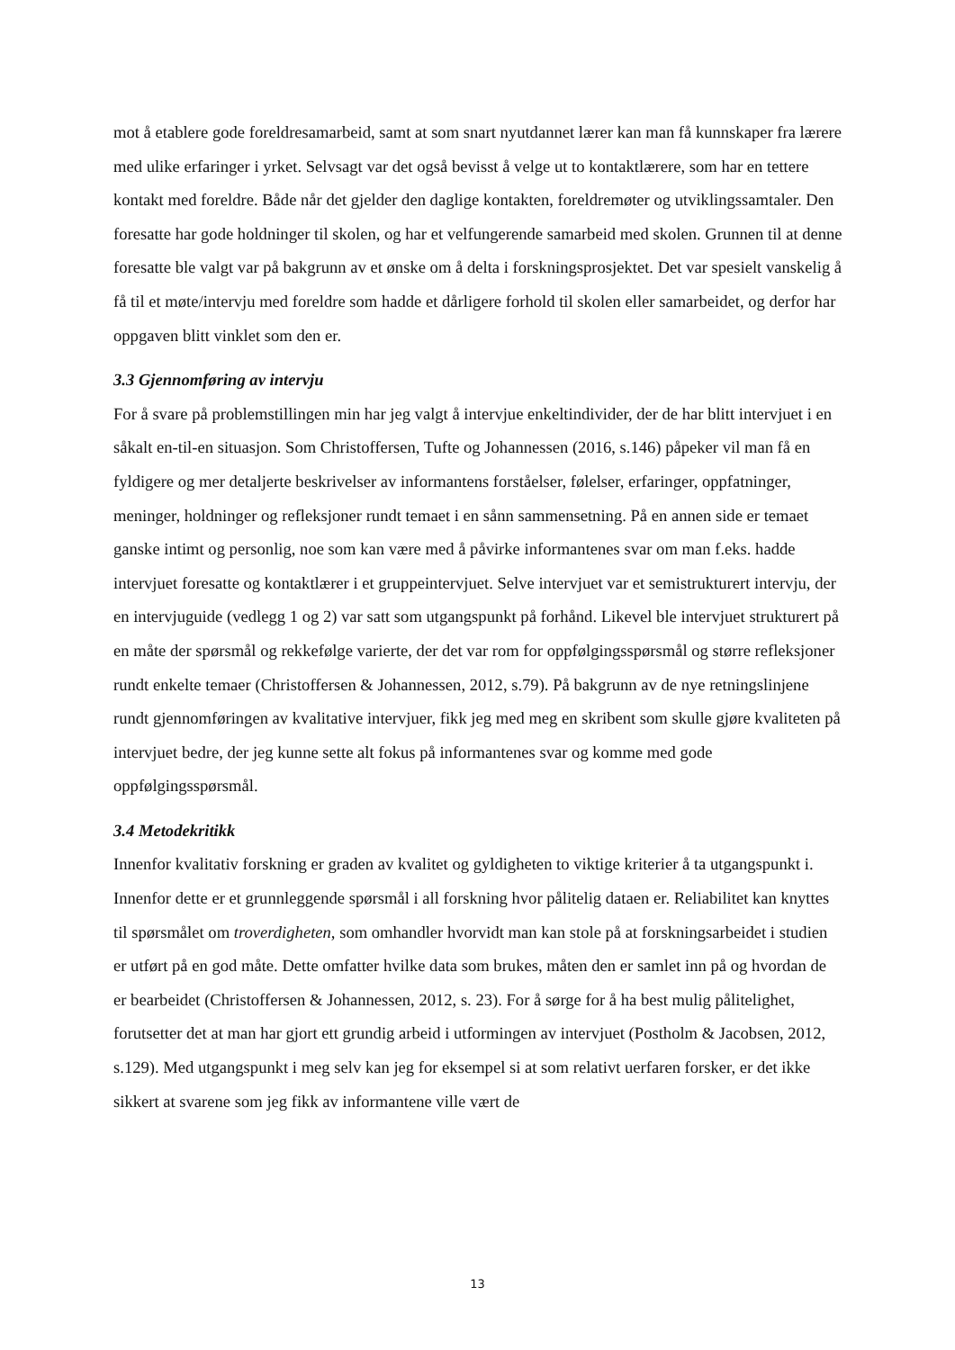mot å etablere gode foreldresamarbeid, samt at som snart nyutdannet lærer kan man få kunnskaper fra lærere med ulike erfaringer i yrket. Selvsagt var det også bevisst å velge ut to kontaktlærere, som har en tettere kontakt med foreldre. Både når det gjelder den daglige kontakten, foreldremøter og utviklingssamtaler. Den foresatte har gode holdninger til skolen, og har et velfungerende samarbeid med skolen. Grunnen til at denne foresatte ble valgt var på bakgrunn av et ønske om å delta i forskningsprosjektet. Det var spesielt vanskelig å få til et møte/intervju med foreldre som hadde et dårligere forhold til skolen eller samarbeidet, og derfor har oppgaven blitt vinklet som den er.
3.3 Gjennomføring av intervju
For å svare på problemstillingen min har jeg valgt å intervjue enkeltindivider, der de har blitt intervjuet i en såkalt en-til-en situasjon. Som Christoffersen, Tufte og Johannessen (2016, s.146) påpeker vil man få en fyldigere og mer detaljerte beskrivelser av informantens forståelser, følelser, erfaringer, oppfatninger, meninger, holdninger og refleksjoner rundt temaet i en sånn sammensetning. På en annen side er temaet ganske intimt og personlig, noe som kan være med å påvirke informantenes svar om man f.eks. hadde intervjuet foresatte og kontaktlærer i et gruppeintervjuet. Selve intervjuet var et semistrukturert intervju, der en intervjuguide (vedlegg 1 og 2) var satt som utgangspunkt på forhånd. Likevel ble intervjuet strukturert på en måte der spørsmål og rekkefølge varierte, der det var rom for oppfølgingsspørsmål og større refleksjoner rundt enkelte temaer (Christoffersen & Johannessen, 2012, s.79). På bakgrunn av de nye retningslinjene rundt gjennomføringen av kvalitative intervjuer, fikk jeg med meg en skribent som skulle gjøre kvaliteten på intervjuet bedre, der jeg kunne sette alt fokus på informantenes svar og komme med gode oppfølgingsspørsmål.
3.4 Metodekritikk
Innenfor kvalitativ forskning er graden av kvalitet og gyldigheten to viktige kriterier å ta utgangspunkt i. Innenfor dette er et grunnleggende spørsmål i all forskning hvor pålitelig dataen er. Reliabilitet kan knyttes til spørsmålet om troverdigheten, som omhandler hvorvidt man kan stole på at forskningsarbeidet i studien er utført på en god måte. Dette omfatter hvilke data som brukes, måten den er samlet inn på og hvordan de er bearbeidet (Christoffersen & Johannessen, 2012, s. 23). For å sørge for å ha best mulig pålitelighet, forutsetter det at man har gjort ett grundig arbeid i utformingen av intervjuet (Postholm & Jacobsen, 2012, s.129). Med utgangspunkt i meg selv kan jeg for eksempel si at som relativt uerfaren forsker, er det ikke sikkert at svarene som jeg fikk av informantene ville vært de
13